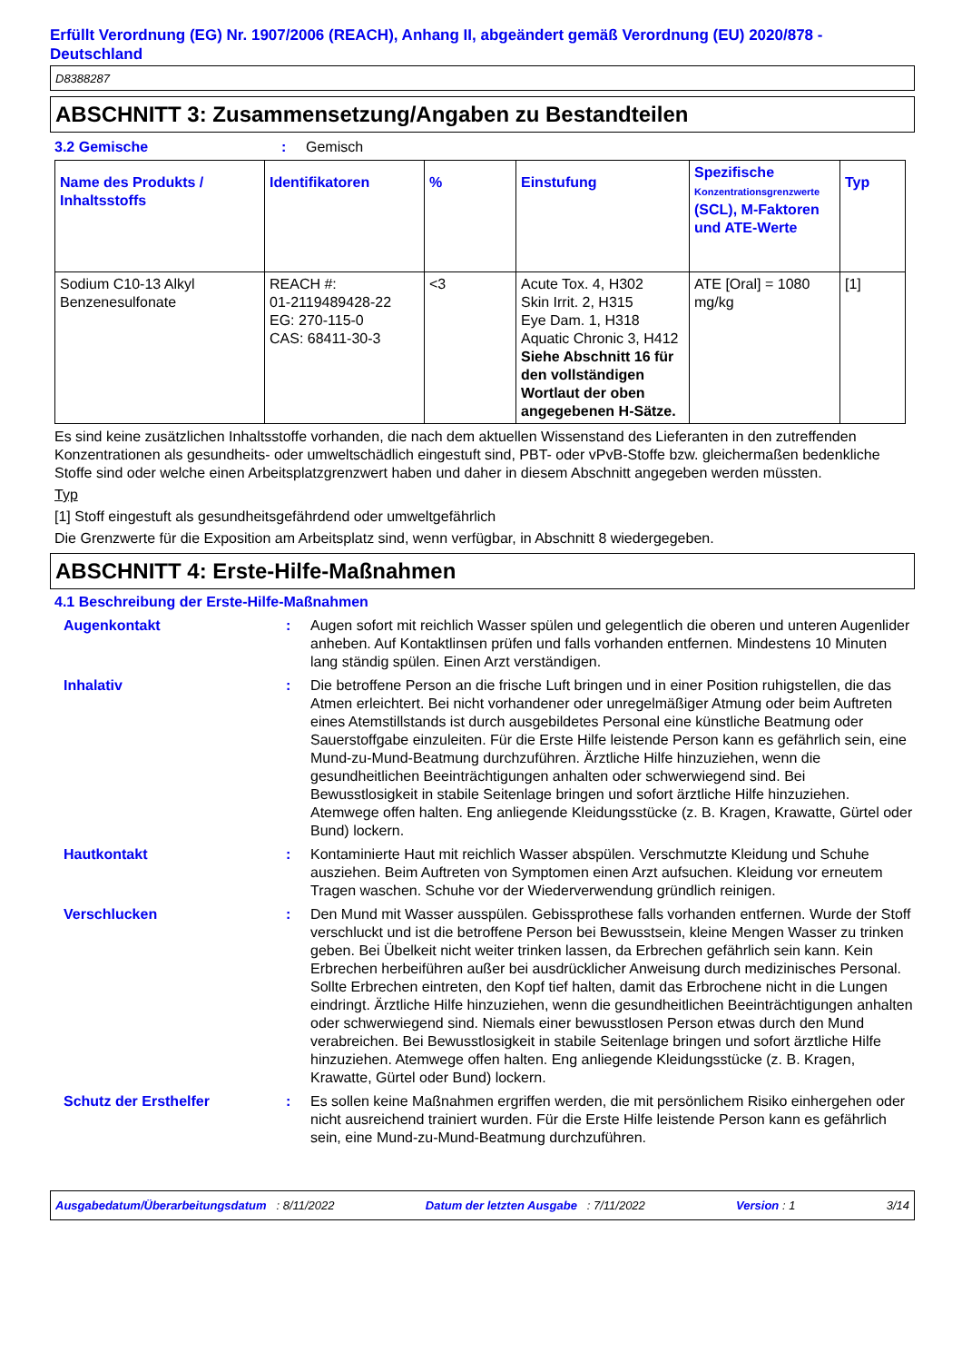Erfüllt Verordnung (EG) Nr. 1907/2006 (REACH), Anhang II, abgeändert gemäß Verordnung (EU) 2020/878 - Deutschland
D8388287
ABSCHNITT 3: Zusammensetzung/Angaben zu Bestandteilen
3.2 Gemische : Gemisch
| Name des Produkts / Inhaltsstoffs | Identifikatoren | % | Einstufung | Spezifische Konzentrationsgrenzwerte (SCL), M-Faktoren und ATE-Werte | Typ |
| --- | --- | --- | --- | --- | --- |
| Sodium C10-13 Alkyl Benzenesulfonate | REACH #: 01-2119489428-22 EG: 270-115-0 CAS: 68411-30-3 | <3 | Acute Tox. 4, H302 Skin Irrit. 2, H315 Eye Dam. 1, H318 Aquatic Chronic 3, H412 Siehe Abschnitt 16 für den vollständigen Wortlaut der oben angegebenen H-Sätze. | ATE [Oral] = 1080 mg/kg | [1] |
Es sind keine zusätzlichen Inhaltsstoffe vorhanden, die nach dem aktuellen Wissenstand des Lieferanten in den zutreffenden Konzentrationen als gesundheits- oder umweltschädlich eingestuft sind, PBT- oder vPvB-Stoffe bzw. gleichermaßen bedenkliche Stoffe sind oder welche einen Arbeitsplatzgrenzwert haben und daher in diesem Abschnitt angegeben werden müssten.
Typ
[1] Stoff eingestuft als gesundheitsgefährdend oder umweltgefährlich
Die Grenzwerte für die Exposition am Arbeitsplatz sind, wenn verfügbar, in Abschnitt 8 wiedergegeben.
ABSCHNITT 4: Erste-Hilfe-Maßnahmen
4.1 Beschreibung der Erste-Hilfe-Maßnahmen
Augenkontakt : Augen sofort mit reichlich Wasser spülen und gelegentlich die oberen und unteren Augenlider anheben. Auf Kontaktlinsen prüfen und falls vorhanden entfernen. Mindestens 10 Minuten lang ständig spülen. Einen Arzt verständigen.
Inhalativ : Die betroffene Person an die frische Luft bringen und in einer Position ruhigstellen, die das Atmen erleichtert. Bei nicht vorhandener oder unregelmäßiger Atmung oder beim Auftreten eines Atemstillstands ist durch ausgebildetes Personal eine künstliche Beatmung oder Sauerstoffgabe einzuleiten. Für die Erste Hilfe leistende Person kann es gefährlich sein, eine Mund-zu-Mund-Beatmung durchzuführen. Ärztliche Hilfe hinzuziehen, wenn die gesundheitlichen Beeinträchtigungen anhalten oder schwerwiegend sind. Bei Bewusstlosigkeit in stabile Seitenlage bringen und sofort ärztliche Hilfe hinzuziehen. Atemwege offen halten. Eng anliegende Kleidungsstücke (z. B. Kragen, Krawatte, Gürtel oder Bund) lockern.
Hautkontakt : Kontaminierte Haut mit reichlich Wasser abspülen. Verschmutzte Kleidung und Schuhe ausziehen. Beim Auftreten von Symptomen einen Arzt aufsuchen. Kleidung vor erneutem Tragen waschen. Schuhe vor der Wiederverwendung gründlich reinigen.
Verschlucken : Den Mund mit Wasser ausspülen. Gebissprothese falls vorhanden entfernen. Wurde der Stoff verschluckt und ist die betroffene Person bei Bewusstsein, kleine Mengen Wasser zu trinken geben. Bei Übelkeit nicht weiter trinken lassen, da Erbrechen gefährlich sein kann. Kein Erbrechen herbeiführen außer bei ausdrücklicher Anweisung durch medizinisches Personal. Sollte Erbrechen eintreten, den Kopf tief halten, damit das Erbrochene nicht in die Lungen eindringt. Ärztliche Hilfe hinzuziehen, wenn die gesundheitlichen Beeinträchtigungen anhalten oder schwerwiegend sind. Niemals einer bewusstlosen Person etwas durch den Mund verabreichen. Bei Bewusstlosigkeit in stabile Seitenlage bringen und sofort ärztliche Hilfe hinzuziehen. Atemwege offen halten. Eng anliegende Kleidungsstücke (z. B. Kragen, Krawatte, Gürtel oder Bund) lockern.
Schutz der Ersthelfer : Es sollen keine Maßnahmen ergriffen werden, die mit persönlichem Risiko einhergehen oder nicht ausreichend trainiert wurden. Für die Erste Hilfe leistende Person kann es gefährlich sein, eine Mund-zu-Mund-Beatmung durchzuführen.
Ausgabedatum/Überarbeitungsdatum : 8/11/2022 Datum der letzten Ausgabe : 7/11/2022 Version : 1 3/14